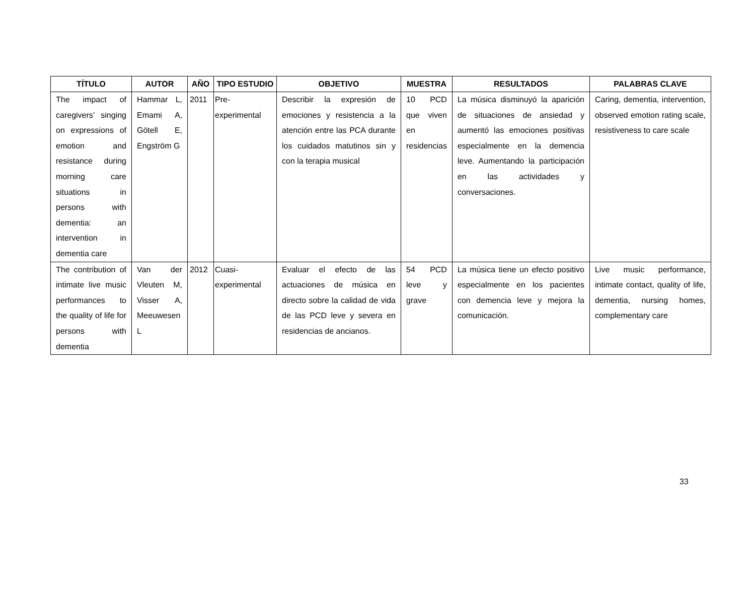| TÍTULO | AUTOR | AÑO | TIPO ESTUDIO | OBJETIVO | MUESTRA | RESULTADOS | PALABRAS CLAVE |
| --- | --- | --- | --- | --- | --- | --- | --- |
| The impact of caregivers’ singing on expressions of emotion and resistance during morning care situations in persons with dementia: an intervention in dementia care | Hammar L, Emami A, Götell E, Engström G | 2011 | Pre-experimental | Describir la expresión de emociones y resistencia a la atención entre las PCA durante los cuidados matutinos sin y con la terapia musical | 10 PCD que viven en residencias | La música disminuyó la aparición de situaciones de ansiedad y aumentó las emociones positivas especialmente en la demencia leve. Aumentando la participación en las actividades y conversaciones. | Caring, dementia, intervention, observed emotion rating scale, resistiveness to care scale |
| The contribution of intimate live music performances to the quality of life for persons with dementia | Van der Vleuten M, Visser A, Meeuwesen L | 2012 | Cuasi-experimental | Evaluar el efecto de las actuaciones de música en directo sobre la calidad de vida de las PCD leve y severa en residencias de ancianos. | 54 PCD leve y grave | La música tiene un efecto positivo especialmente en los pacientes con demencia leve y mejora la comunicación. | Live music performance, intimate contact, quality of life, dementia, nursing homes, complementary care |
33